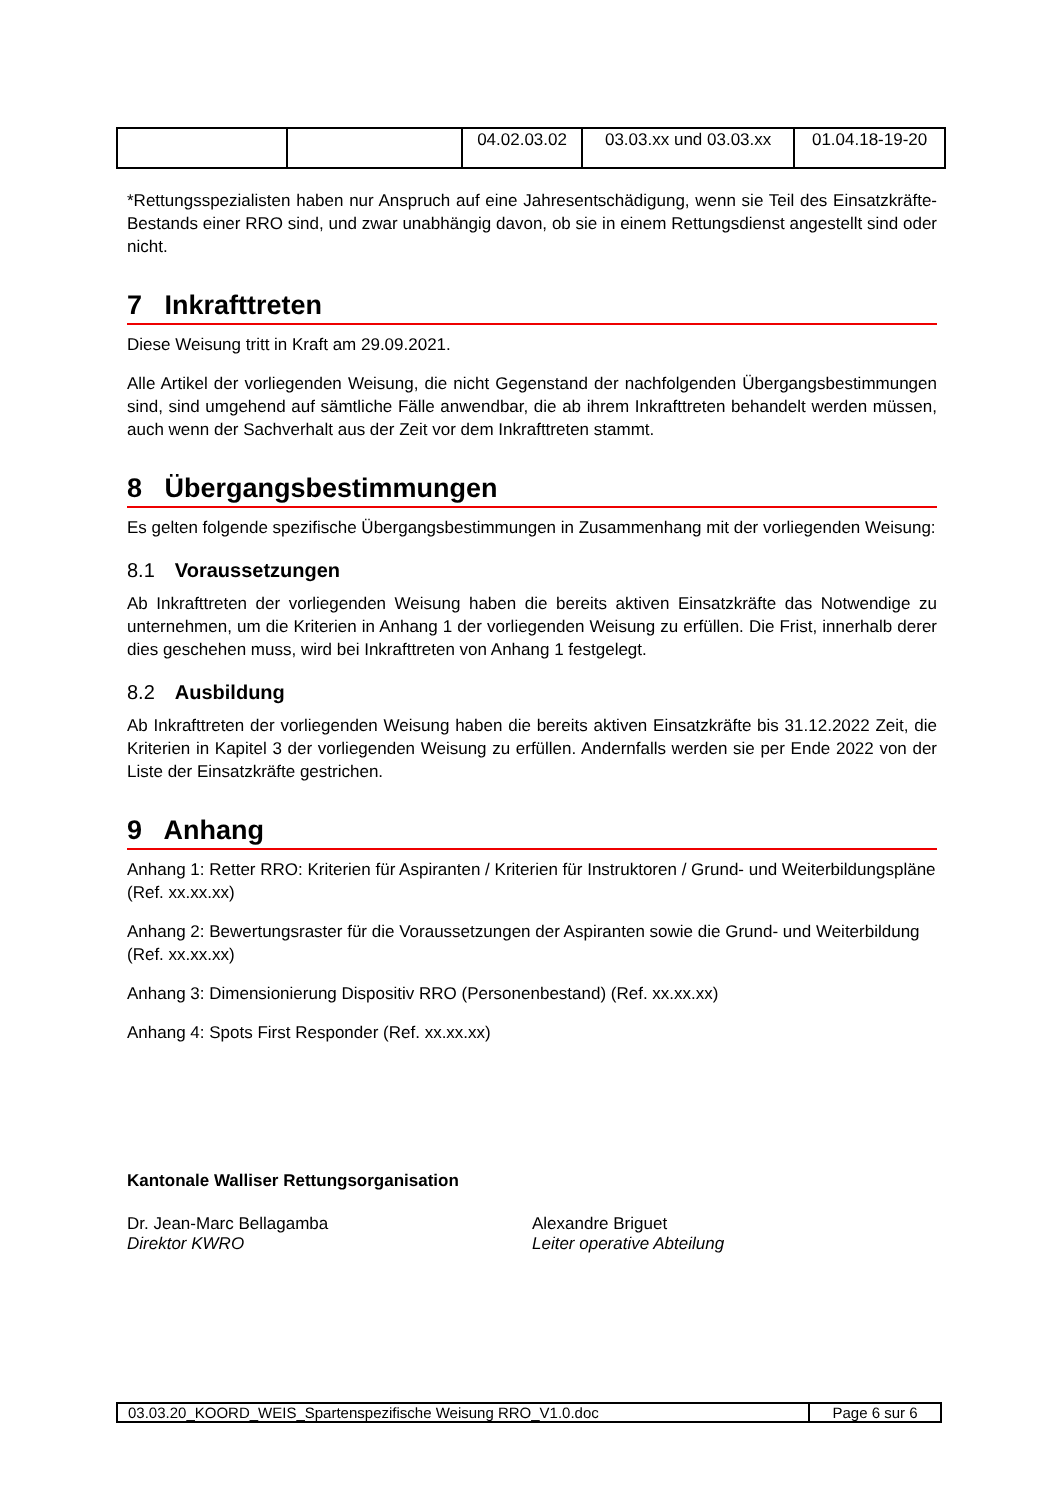| | | 04.02.03.02 | 03.03.xx und 03.03.xx | 01.04.18-19-20 |
*Rettungsspezialisten haben nur Anspruch auf eine Jahresentschädigung, wenn sie Teil des Einsatzkräfte-Bestands einer RRO sind, und zwar unabhängig davon, ob sie in einem Rettungsdienst angestellt sind oder nicht.
7 Inkrafttreten
Diese Weisung tritt in Kraft am 29.09.2021.
Alle Artikel der vorliegenden Weisung, die nicht Gegenstand der nachfolgenden Übergangsbestimmungen sind, sind umgehend auf sämtliche Fälle anwendbar, die ab ihrem Inkrafttreten behandelt werden müssen, auch wenn der Sachverhalt aus der Zeit vor dem Inkrafttreten stammt.
8 Übergangsbestimmungen
Es gelten folgende spezifische Übergangsbestimmungen in Zusammenhang mit der vorliegenden Weisung:
8.1 Voraussetzungen
Ab Inkrafttreten der vorliegenden Weisung haben die bereits aktiven Einsatzkräfte das Notwendige zu unternehmen, um die Kriterien in Anhang 1 der vorliegenden Weisung zu erfüllen. Die Frist, innerhalb derer dies geschehen muss, wird bei Inkrafttreten von Anhang 1 festgelegt.
8.2 Ausbildung
Ab Inkrafttreten der vorliegenden Weisung haben die bereits aktiven Einsatzkräfte bis 31.12.2022 Zeit, die Kriterien in Kapitel 3 der vorliegenden Weisung zu erfüllen. Andernfalls werden sie per Ende 2022 von der Liste der Einsatzkräfte gestrichen.
9 Anhang
Anhang 1: Retter RRO: Kriterien für Aspiranten / Kriterien für Instruktoren / Grund- und Weiterbildungspläne (Ref. xx.xx.xx)
Anhang 2: Bewertungsraster für die Voraussetzungen der Aspiranten sowie die Grund- und Weiterbildung (Ref. xx.xx.xx)
Anhang 3: Dimensionierung Dispositiv RRO (Personenbestand) (Ref. xx.xx.xx)
Anhang 4: Spots First Responder (Ref. xx.xx.xx)
Kantonale Walliser Rettungsorganisation
Dr. Jean-Marc Bellagamba
Direktor KWRO
Alexandre Briguet
Leiter operative Abteilung
03.03.20_KOORD_WEIS_Spartenspezifische Weisung RRO_V1.0.doc Page 6 sur 6